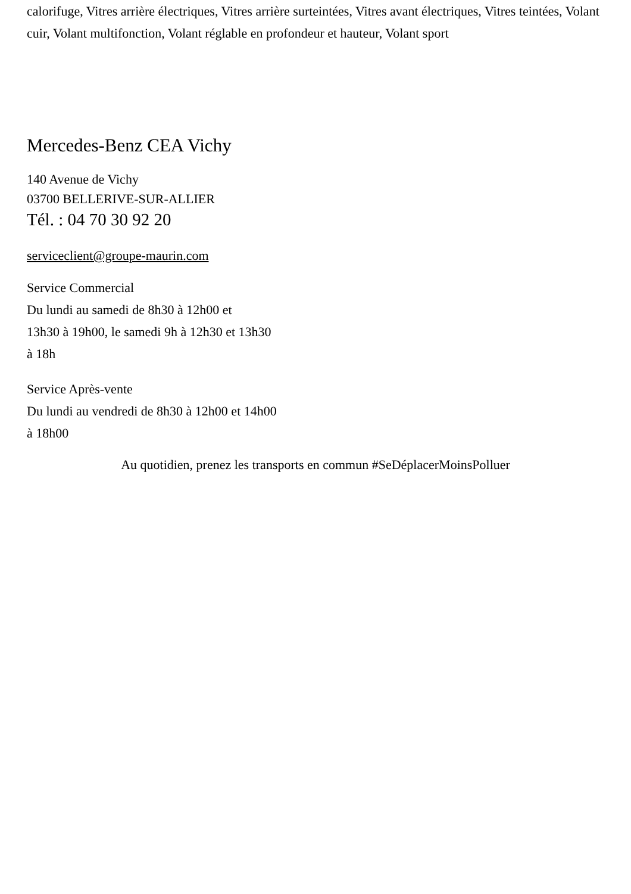calorifuge, Vitres arrière électriques, Vitres arrière surteintées, Vitres avant électriques, Vitres teintées, Volant cuir, Volant multifonction, Volant réglable en profondeur et hauteur, Volant sport
Mercedes-Benz CEA Vichy
140 Avenue de Vichy
03700 BELLERIVE-SUR-ALLIER
Tél. : 04 70 30 92 20
serviceclient@groupe-maurin.com
Service Commercial
Du lundi au samedi de 8h30 à 12h00 et
13h30 à 19h00, le samedi 9h à 12h30 et 13h30
à 18h
Service Après-vente
Du lundi au vendredi de 8h30 à 12h00 et 14h00
à 18h00
Au quotidien, prenez les transports en commun #SeDéplacerMoinsPolluer